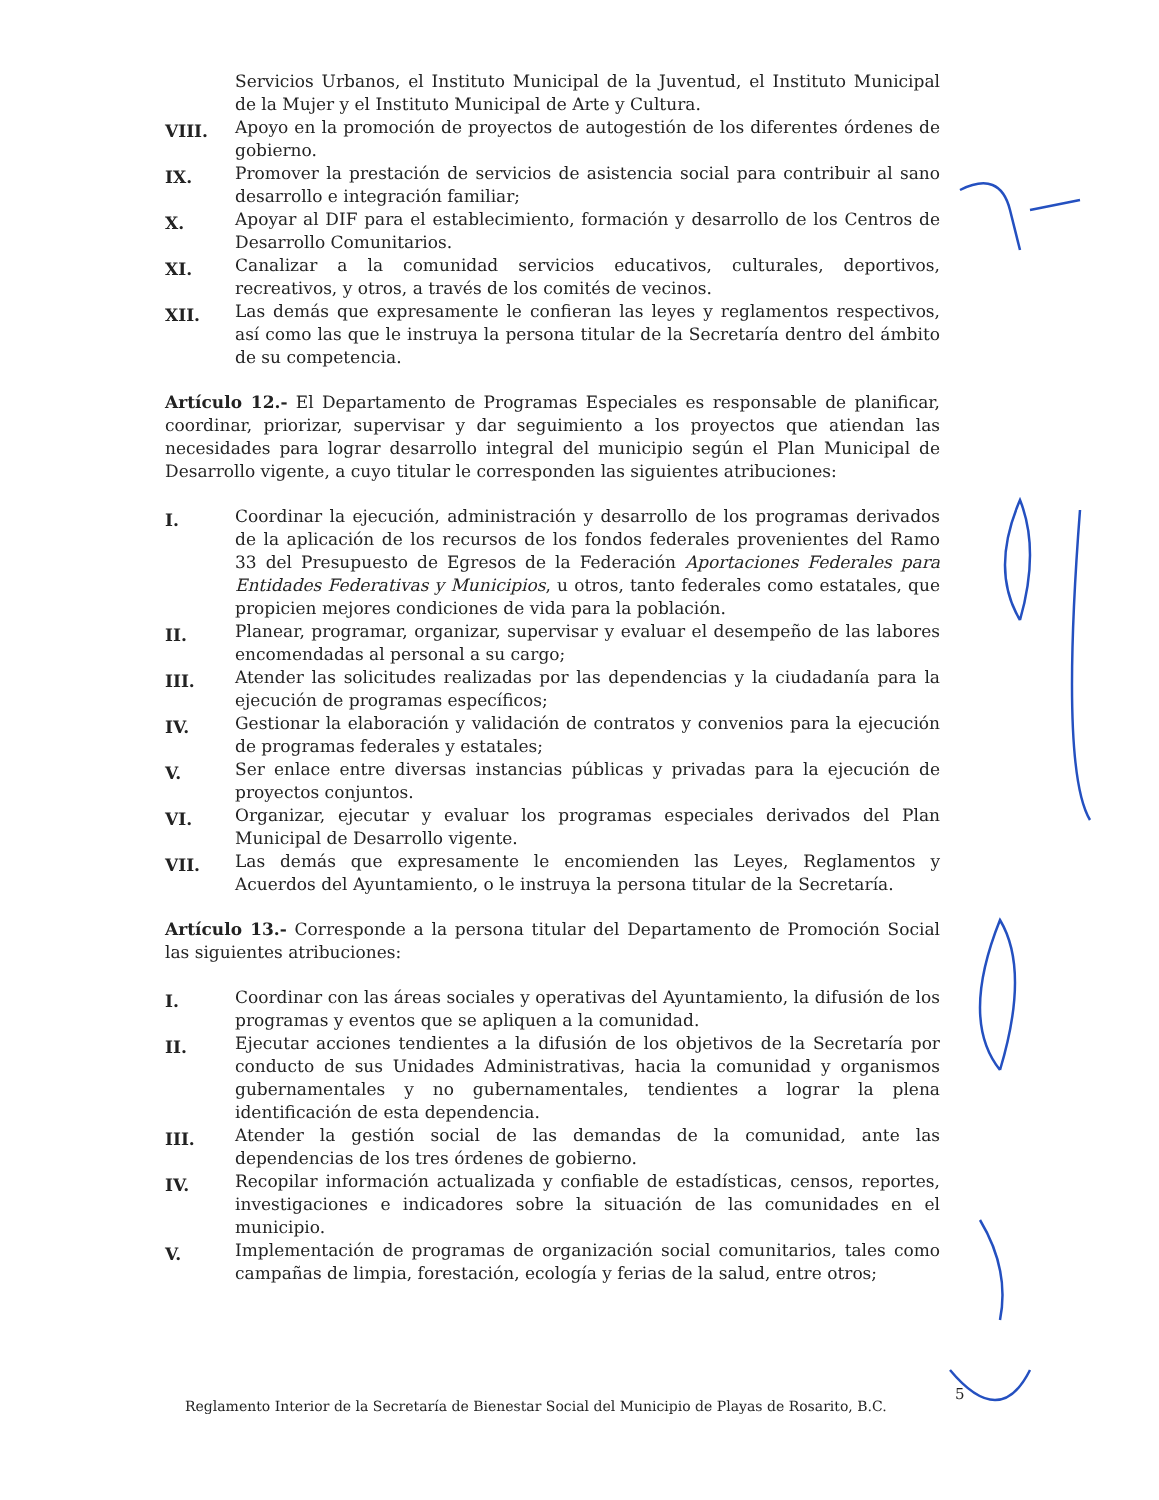Servicios Urbanos, el Instituto Municipal de la Juventud, el Instituto Municipal de la Mujer y el Instituto Municipal de Arte y Cultura.
VIII.
Apoyo en la promoción de proyectos de autogestión de los diferentes órdenes de gobierno.
IX.
Promover la prestación de servicios de asistencia social para contribuir al sano desarrollo e integración familiar;
X.
Apoyar al DIF para el establecimiento, formación y desarrollo de los Centros de Desarrollo Comunitarios.
XI.
Canalizar a la comunidad servicios educativos, culturales, deportivos, recreativos, y otros, a través de los comités de vecinos.
XII.
Las demás que expresamente le confieran las leyes y reglamentos respectivos, así como las que le instruya la persona titular de la Secretaría dentro del ámbito de su competencia.
Artículo 12.- El Departamento de Programas Especiales es responsable de planificar, coordinar, priorizar, supervisar y dar seguimiento a los proyectos que atiendan las necesidades para lograr desarrollo integral del municipio según el Plan Municipal de Desarrollo vigente, a cuyo titular le corresponden las siguientes atribuciones:
I.
Coordinar la ejecución, administración y desarrollo de los programas derivados de la aplicación de los recursos de los fondos federales provenientes del Ramo 33 del Presupuesto de Egresos de la Federación Aportaciones Federales para Entidades Federativas y Municipios, u otros, tanto federales como estatales, que propicien mejores condiciones de vida para la población.
II.
Planear, programar, organizar, supervisar y evaluar el desempeño de las labores encomendadas al personal a su cargo;
III.
Atender las solicitudes realizadas por las dependencias y la ciudadanía para la ejecución de programas específicos;
IV.
Gestionar la elaboración y validación de contratos y convenios para la ejecución de programas federales y estatales;
V.
Ser enlace entre diversas instancias públicas y privadas para la ejecución de proyectos conjuntos.
VI.
Organizar, ejecutar y evaluar los programas especiales derivados del Plan Municipal de Desarrollo vigente.
VII.
Las demás que expresamente le encomienden las Leyes, Reglamentos y Acuerdos del Ayuntamiento, o le instruya la persona titular de la Secretaría.
Artículo 13.- Corresponde a la persona titular del Departamento de Promoción Social las siguientes atribuciones:
I.
Coordinar con las áreas sociales y operativas del Ayuntamiento, la difusión de los programas y eventos que se apliquen a la comunidad.
II.
Ejecutar acciones tendientes a la difusión de los objetivos de la Secretaría por conducto de sus Unidades Administrativas, hacia la comunidad y organismos gubernamentales y no gubernamentales, tendientes a lograr la plena identificación de esta dependencia.
III.
Atender la gestión social de las demandas de la comunidad, ante las dependencias de los tres órdenes de gobierno.
IV.
Recopilar información actualizada y confiable de estadísticas, censos, reportes, investigaciones e indicadores sobre la situación de las comunidades en el municipio.
V.
Implementación de programas de organización social comunitarios, tales como campañas de limpia, forestación, ecología y ferias de la salud, entre otros;
5
Reglamento Interior de la Secretaría de Bienestar Social del Municipio de Playas de Rosarito, B.C.